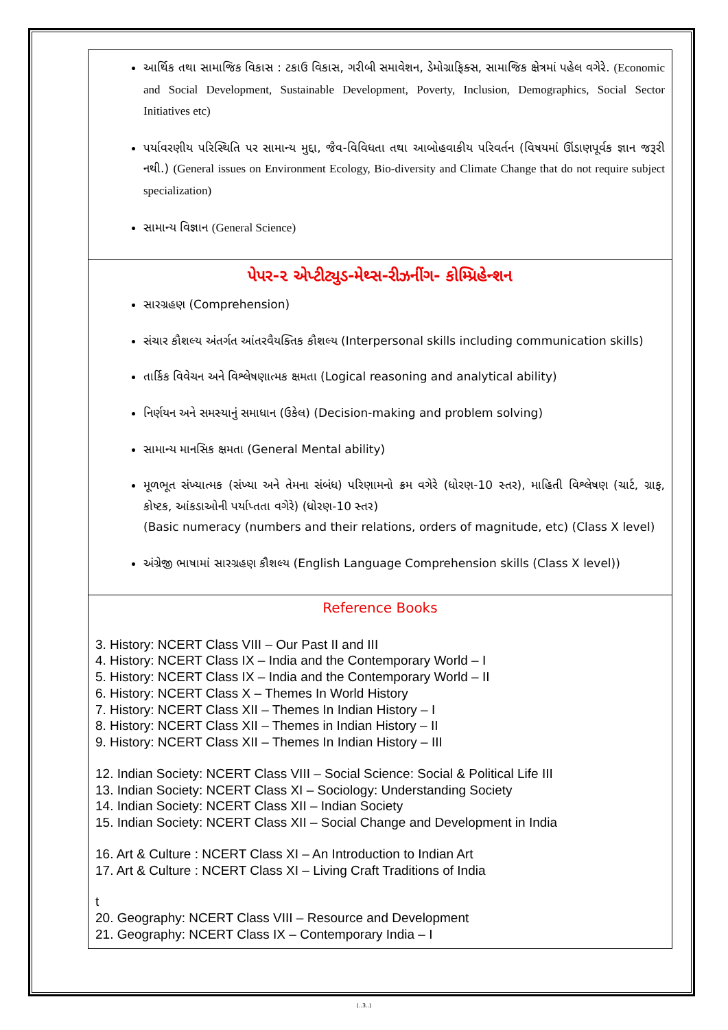| આર્થિક તથા સામાજિક વિકાસ : ટકાઉ વિકાસ, ગરીબી સમાવેશન, ડેમોગ્રાફિક્સ, સામાજિક ક્ષેત્રમાં પહેલ વગેરે. (Economic and Social Development, Sustainable Development, Poverty, Inclusion, Demographics, Social Sector Initiatives etc) પર્યાવરણીય પરિસ્થિતિ પર સામાન્ય મુદ્દા, જૈવ-વિવિધતા તથા આબોહવાકીય પરિવર્તન (વિષયમાં ઊંડાણપૂર્વક જ્ઞાન જરૂરી નથી.) (General issues on Environment Ecology, Bio-diversity and Climate Change that do not require subject specialization) સામાન્ય વિજ્ઞાન (General Science) |
| પેપર-૨ એપ્ટીટ્યુડ-મેથ્સ-રીઝનીંગ- કોમ્પ્રિહેન્શન સારગ્રહણ (Comprehension) સંચાર કૌશલ્ય અંતર્ગત આંતરવૈયક્તિક કૌશલ્ય (Interpersonal skills including communication skills) તાર્કિક વિવેચન અને વિશ્લેષણાત્મક ક્ષમતા (Logical reasoning and analytical ability) નિર્ણયન અને સમસ્યાનું સમાધાન (ઉકેલ) (Decision-making and problem solving) સામાન્ય માનસિક ક્ષમતા (General Mental ability) મૂળભૂત સંખ્યાત્મક (સંખ્યા અને તેમના સંબંધ) પરિણામનો ક્રમ વગેરે (ધોરણ-10 સ્તર), માહિતી વિશ્લેષણ (ચાર્ટ, ગ્રાફ, કોષ્ટક, આંકડાઓની પર્યાપ્તતા વગેરે) (ધોરણ-10 સ્તર) (Basic numeracy (numbers and their relations, orders of magnitude, etc) (Class X level) અંગ્રેજી ભાષામાં સારગ્રહણ કૌશલ્ય (English Language Comprehension skills (Class X level)) |
| Reference Books 3. History: NCERT Class VIII – Our Past II and III 4. History: NCERT Class IX – India and the Contemporary World – I 5. History: NCERT Class IX – India and the Contemporary World – II 6. History: NCERT Class X – Themes In World History 7. History: NCERT Class XII – Themes In Indian History – I 8. History: NCERT Class XII – Themes in Indian History – II 9. History: NCERT Class XII – Themes In Indian History – III 12. Indian Society: NCERT Class VIII – Social Science: Social & Political Life III 13. Indian Society: NCERT Class XI – Sociology: Understanding Society 14. Indian Society: NCERT Class XII – Indian Society 15. Indian Society: NCERT Class XII – Social Change and Development in India 16. Art & Culture : NCERT Class XI – An Introduction to Indian Art 17. Art & Culture : NCERT Class XI – Living Craft Traditions of India t 20. Geography: NCERT Class VIII – Resource and Development 21. Geography: NCERT Class IX – Contemporary India – I |
(..3..)